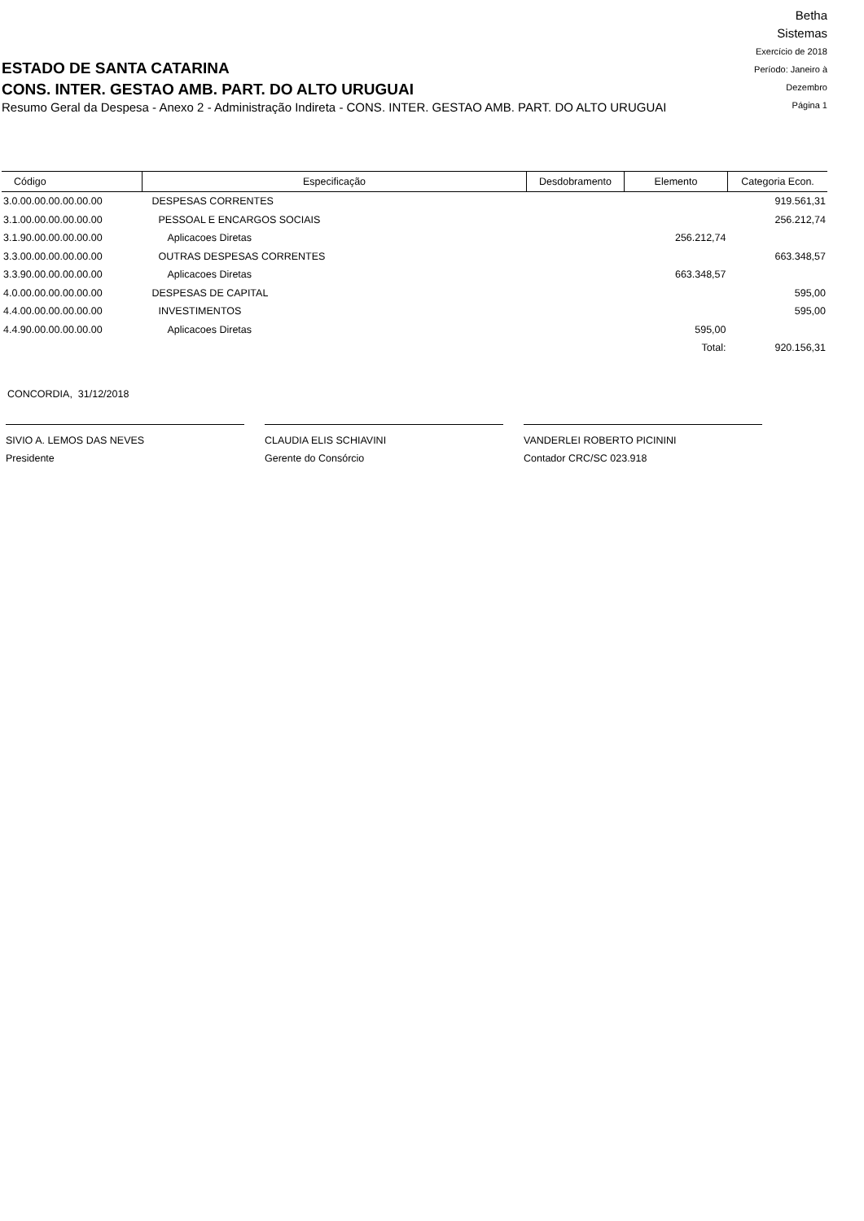ESTADO DE SANTA CATARINA
CONS. INTER. GESTAO AMB. PART. DO ALTO URUGUAI
Resumo Geral da Despesa - Anexo 2 - Administração Indireta - CONS. INTER. GESTAO AMB. PART. DO ALTO URUGUAI
Betha Sistemas
Exercício de 2018
Período: Janeiro à Dezembro
Página 1
| Código | Especificação | Desdobramento | Elemento | Categoria Econ. |
| --- | --- | --- | --- | --- |
| 3.0.00.00.00.00.00.00 | DESPESAS CORRENTES | | | 919.561,31 |
| 3.1.00.00.00.00.00.00 | PESSOAL E ENCARGOS SOCIAIS | | | 256.212,74 |
| 3.1.90.00.00.00.00.00 | Aplicacoes Diretas | | 256.212,74 | |
| 3.3.00.00.00.00.00.00 | OUTRAS DESPESAS CORRENTES | | | 663.348,57 |
| 3.3.90.00.00.00.00.00 | Aplicacoes Diretas | | 663.348,57 | |
| 4.0.00.00.00.00.00.00 | DESPESAS DE CAPITAL | | | 595,00 |
| 4.4.00.00.00.00.00.00 | INVESTIMENTOS | | | 595,00 |
| 4.4.90.00.00.00.00.00 | Aplicacoes Diretas | | 595,00 | |
| | | | Total: | 920.156,31 |
CONCORDIA, 31/12/2018
SIVIO A. LEMOS DAS NEVES
Presidente
CLAUDIA ELIS SCHIAVINI
Gerente do Consórcio
VANDERLEI ROBERTO PICININI
Contador CRC/SC 023.918